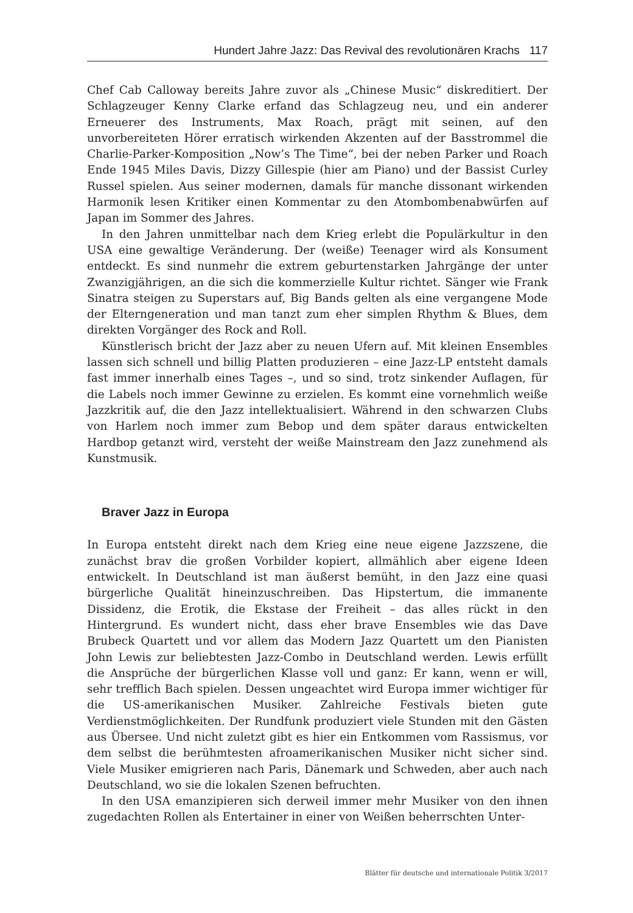Hundert Jahre Jazz: Das Revival des revolutionären Krachs 117
Chef Cab Calloway bereits Jahre zuvor als „Chinese Music“ diskreditiert. Der Schlagzeuger Kenny Clarke erfand das Schlagzeug neu, und ein anderer Erneuerer des Instruments, Max Roach, prägt mit seinen, auf den unvorbereiteten Hörer erratisch wirkenden Akzenten auf der Basstrommel die Charlie-Parker-Komposition „Now’s The Time“, bei der neben Parker und Roach Ende 1945 Miles Davis, Dizzy Gillespie (hier am Piano) und der Bassist Curley Russel spielen. Aus seiner modernen, damals für manche dissonant wirkenden Harmonik lesen Kritiker einen Kommentar zu den Atombombenabwürfen auf Japan im Sommer des Jahres.
In den Jahren unmittelbar nach dem Krieg erlebt die Populärkultur in den USA eine gewaltige Veränderung. Der (weiße) Teenager wird als Konsument entdeckt. Es sind nunmehr die extrem geburtenstarken Jahrgänge der unter Zwanzigjährigen, an die sich die kommerzielle Kultur richtet. Sänger wie Frank Sinatra steigen zu Superstars auf, Big Bands gelten als eine vergangene Mode der Elterngeneration und man tanzt zum eher simplen Rhythm & Blues, dem direkten Vorgänger des Rock and Roll.
Künstlerisch bricht der Jazz aber zu neuen Ufern auf. Mit kleinen Ensembles lassen sich schnell und billig Platten produzieren – eine Jazz-LP entsteht damals fast immer innerhalb eines Tages –, und so sind, trotz sinkender Auflagen, für die Labels noch immer Gewinne zu erzielen. Es kommt eine vornehmlich weiße Jazzkritik auf, die den Jazz intellektualisiert. Während in den schwarzen Clubs von Harlem noch immer zum Bebop und dem später daraus entwickelten Hardbop getanzt wird, versteht der weiße Mainstream den Jazz zunehmend als Kunstmusik.
Braver Jazz in Europa
In Europa entsteht direkt nach dem Krieg eine neue eigene Jazzszene, die zunächst brav die großen Vorbilder kopiert, allmählich aber eigene Ideen entwickelt. In Deutschland ist man äußerst bemüht, in den Jazz eine quasi bürgerliche Qualität hineinzuschreiben. Das Hipstertum, die immanente Dissidenz, die Erotik, die Ekstase der Freiheit – das alles rückt in den Hintergrund. Es wundert nicht, dass eher brave Ensembles wie das Dave Brubeck Quartett und vor allem das Modern Jazz Quartett um den Pianisten John Lewis zur beliebtesten Jazz-Combo in Deutschland werden. Lewis erfüllt die Ansprüche der bürgerlichen Klasse voll und ganz: Er kann, wenn er will, sehr trefflich Bach spielen. Dessen ungeachtet wird Europa immer wichtiger für die US-amerikanischen Musiker. Zahlreiche Festivals bieten gute Verdienstmöglichkeiten. Der Rundfunk produziert viele Stunden mit den Gästen aus Übersee. Und nicht zuletzt gibt es hier ein Entkommen vom Rassismus, vor dem selbst die berühmtesten afroamerikanischen Musiker nicht sicher sind. Viele Musiker emigrieren nach Paris, Dänemark und Schweden, aber auch nach Deutschland, wo sie die lokalen Szenen befruchten.
In den USA emanzipieren sich derweil immer mehr Musiker von den ihnen zugedachten Rollen als Entertainer in einer von Weißen beherrschten Unter-
Blätter für deutsche und internationale Politik 3/2017